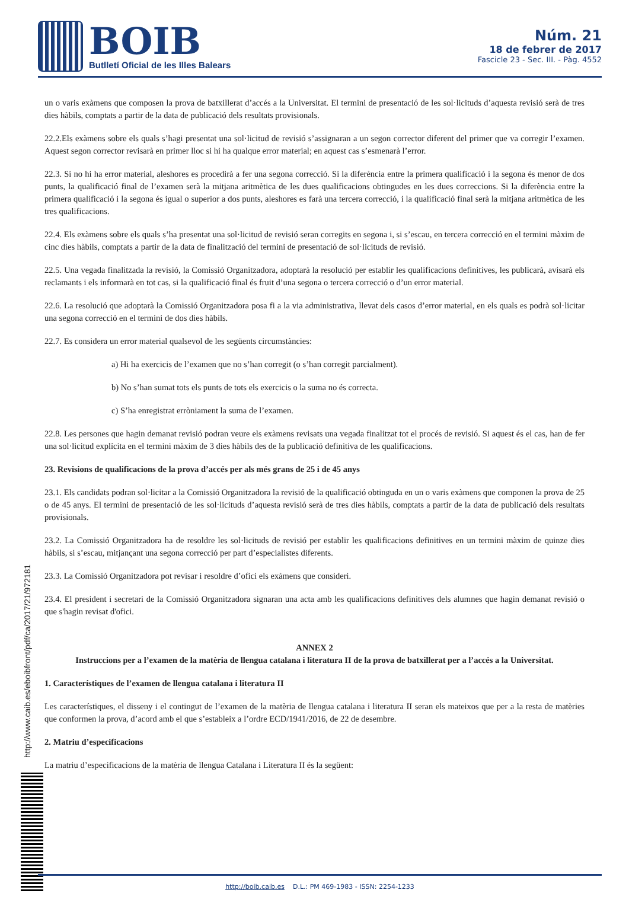BOIB
Butlletí Oficial de les Illes Balears
Núm. 21
18 de febrer de 2017
Fascicle 23 - Sec. III. - Pàg. 4552
un o varis exàmens que composen la prova de batxillerat d’accés a la Universitat. El termini de presentació de les sol·licituds d’aquesta revisió serà de tres dies hàbils, comptats a partir de la data de publicació dels resultats provisionals.
22.2.Els exàmens sobre els quals s’hagi presentat una sol·licitud de revisió s’assignaran a un segon corrector diferent del primer que va corregir l’examen. Aquest segon corrector revisarà en primer lloc si hi ha qualque error material; en aquest cas s’esmenarà l’error.
22.3. Si no hi ha error material, aleshores es procedirà a fer una segona correcció. Si la diferència entre la primera qualificació i la segona és menor de dos punts, la qualificació final de l’examen serà la mitjana aritmètica de les dues qualificacions obtingudes en les dues correccions. Si la diferència entre la primera qualificació i la segona és igual o superior a dos punts, aleshores es farà una tercera correcció, i la qualificació final serà la mitjana aritmètica de les tres qualificacions.
22.4. Els exàmens sobre els quals s’ha presentat una sol·licitud de revisió seran corregits en segona i, si s’escau, en tercera correcció en el termini màxim de cinc dies hàbils, comptats a partir de la data de finalització del termini de presentació de sol·licituds de revisió.
22.5. Una vegada finalitzada la revisió, la Comissió Organitzadora, adoptarà la resolució per establir les qualificacions definitives, les publicarà, avisarà els reclamants i els informarà en tot cas, si la qualificació final és fruit d’una segona o tercera correcció o d’un error material.
22.6. La resolució que adoptarà la Comissió Organitzadora posa fi a la via administrativa, llevat dels casos d’error material, en els quals es podrà sol·licitar una segona correcció en el termini de dos dies hàbils.
22.7. Es considera un error material qualsevol de les següents circumstàncies:
a) Hi ha exercicis de l’examen que no s’han corregit (o s’han corregit parcialment).
b) No s’han sumat tots els punts de tots els exercicis o la suma no és correcta.
c) S’ha enregistrat erròniament la suma de l’examen.
22.8. Les persones que hagin demanat revisió podran veure els exàmens revisats una vegada finalitzat tot el procés de revisió. Si aquest és el cas, han de fer una sol·licitud explícita en el termini màxim de 3 dies hàbils des de la publicació definitiva de les qualificacions.
23. Revisions de qualificacions de la prova d’accés per als més grans de 25 i de 45 anys
23.1. Els candidats podran sol·licitar a la Comissió Organitzadora la revisió de la qualificació obtinguda en un o varis exàmens que componen la prova de 25 o de 45 anys. El termini de presentació de les sol·licituds d’aquesta revisió serà de tres dies hàbils, comptats a partir de la data de publicació dels resultats provisionals.
23.2. La Comissió Organitzadora ha de resoldre les sol·licituds de revisió per establir les qualificacions definitives en un termini màxim de quinze dies hàbils, si s’escau, mitjançant una segona correcció per part d’especialistes diferents.
23.3. La Comissió Organitzadora pot revisar i resoldre d’ofici els exàmens que consideri.
23.4. El president i secretari de la Comissió Organitzadora signaran una acta amb les qualificacions definitives dels alumnes que hagin demanat revisió o que s'hagin revisat d'ofici.
ANNEX 2
Instruccions per a l’examen de la matèria de llengua catalana i literatura II de la prova de batxillerat per a l’accés a la Universitat.
1. Característiques de l’examen de llengua catalana i literatura II
Les característiques, el disseny i el contingut de l’examen de la matèria de llengua catalana i literatura II seran els mateixos que per a la resta de matèries que conformen la prova, d’acord amb el que s’estableix a l’ordre ECD/1941/2016, de 22 de desembre.
2. Matriu d’especificacions
La matriu d’especificacions de la matèria de llengua Catalana i Literatura II és la següent:
http://www.caib.es/eboibfront/pdf/ca/2017/21/972181
http://boib.caib.es D.L.: PM 469-1983 - ISSN: 2254-1233